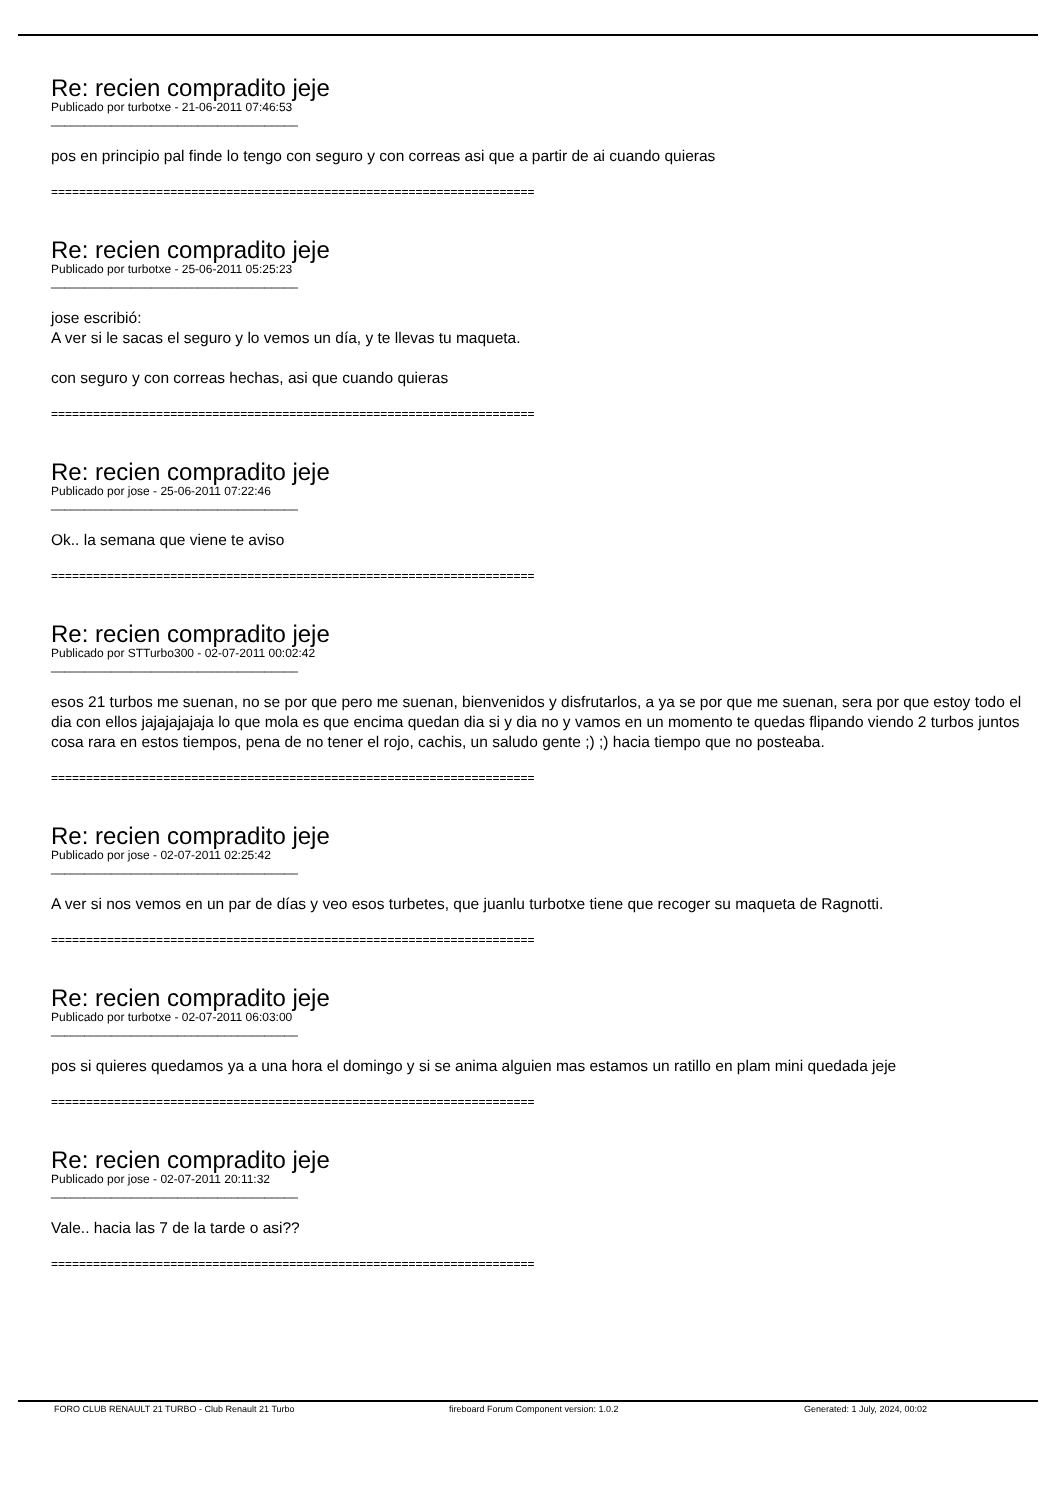Re: recien compradito jeje
Publicado por turbotxe - 21-06-2011 07:46:53
_____________________________________
pos en principio pal finde lo tengo con seguro y con correas asi que a partir de ai cuando quieras
=====================================================================
Re: recien compradito jeje
Publicado por turbotxe - 25-06-2011 05:25:23
_____________________________________
jose escribió:
A ver si le sacas el seguro y lo vemos un día, y te llevas tu maqueta.
con seguro y con correas hechas, asi que cuando quieras
=====================================================================
Re: recien compradito jeje
Publicado por jose - 25-06-2011 07:22:46
_____________________________________
Ok.. la semana que viene te aviso
=====================================================================
Re: recien compradito jeje
Publicado por STTurbo300 - 02-07-2011 00:02:42
_____________________________________
esos 21 turbos me suenan, no se por que pero me suenan, bienvenidos y disfrutarlos, a ya se por que me suenan, sera por que estoy todo el dia con ellos jajajajajaja lo que mola es que encima quedan dia si y dia no y vamos en un momento te quedas flipando viendo 2 turbos juntos cosa rara en estos tiempos, pena de no tener el rojo, cachis, un saludo gente ;) ;) hacia tiempo que no posteaba.
=====================================================================
Re: recien compradito jeje
Publicado por jose - 02-07-2011 02:25:42
_____________________________________
A ver si nos vemos en un par de días y veo esos turbetes, que juanlu turbotxe tiene que recoger su maqueta de Ragnotti.
=====================================================================
Re: recien compradito jeje
Publicado por turbotxe - 02-07-2011 06:03:00
_____________________________________
pos si quieres quedamos ya a una hora el domingo y si se anima alguien mas estamos un ratillo en plam mini quedada jeje
=====================================================================
Re: recien compradito jeje
Publicado por jose - 02-07-2011 20:11:32
_____________________________________
Vale.. hacia las 7 de la tarde o asi??
=====================================================================
FORO CLUB RENAULT 21 TURBO - Club Renault 21 Turbo fireboard Forum Component version: 1.0.2 Generated: 1 July, 2024, 00:02